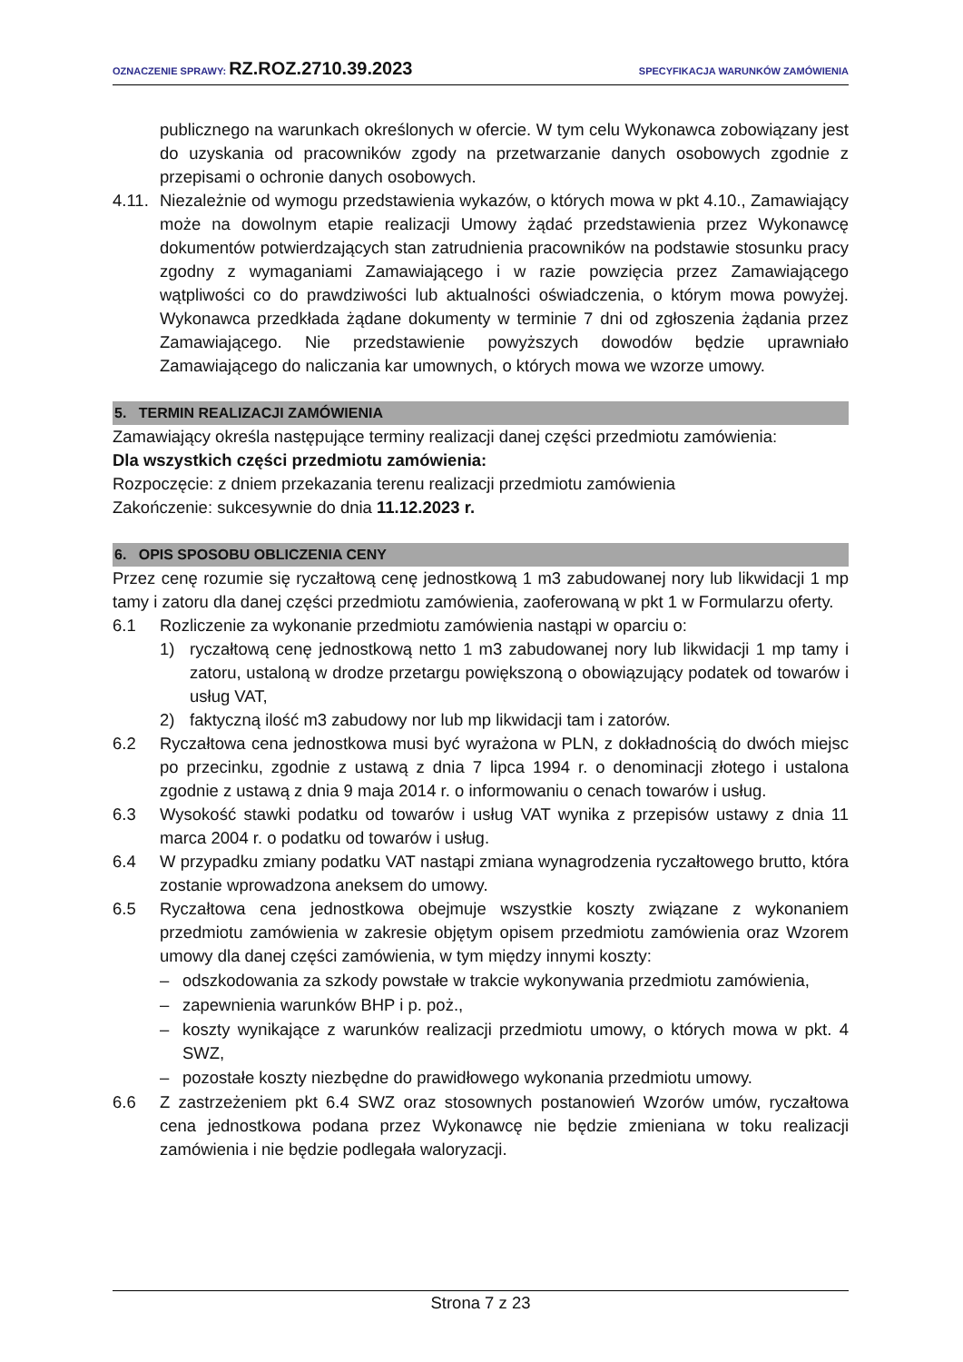OZNACZENIE SPRAWY: RZ.ROZ.2710.39.2023 SPECYFIKACJA WARUNKÓW ZAMÓWIENIA
publicznego na warunkach określonych w ofercie. W tym celu Wykonawca zobowiązany jest do uzyskania od pracowników zgody na przetwarzanie danych osobowych zgodnie z przepisami o ochronie danych osobowych.
4.11. Niezależnie od wymogu przedstawienia wykazów, o których mowa w pkt 4.10., Zamawiający może na dowolnym etapie realizacji Umowy żądać przedstawienia przez Wykonawcę dokumentów potwierdzających stan zatrudnienia pracowników na podstawie stosunku pracy zgodny z wymaganiami Zamawiającego i w razie powzięcia przez Zamawiającego wątpliwości co do prawdziwości lub aktualności oświadczenia, o którym mowa powyżej. Wykonawca przedkłada żądane dokumenty w terminie 7 dni od zgłoszenia żądania przez Zamawiającego. Nie przedstawienie powyższych dowodów będzie uprawniało Zamawiającego do naliczania kar umownych, o których mowa we wzorze umowy.
5. TERMIN REALIZACJI ZAMÓWIENIA
Zamawiający określa następujące terminy realizacji danej części przedmiotu zamówienia:
Dla wszystkich części przedmiotu zamówienia:
Rozpoczęcie: z dniem przekazania terenu realizacji przedmiotu zamówienia
Zakończenie: sukcesywnie do dnia 11.12.2023 r.
6. OPIS SPOSOBU OBLICZENIA CENY
Przez cenę rozumie się ryczałtową cenę jednostkową 1 m3 zabudowanej nory lub likwidacji 1 mp tamy i zatoru dla danej części przedmiotu zamówienia, zaoferowaną w pkt 1 w Formularzu oferty.
6.1 Rozliczenie za wykonanie przedmiotu zamówienia nastąpi w oparciu o:
1) ryczałtową cenę jednostkową netto 1 m3 zabudowanej nory lub likwidacji 1 mp tamy i zatoru, ustaloną w drodze przetargu powiększoną o obowiązujący podatek od towarów i usług VAT,
2) faktyczną ilość m3 zabudowy nor lub mp likwidacji tam i zatorów.
6.2 Ryczałtowa cena jednostkowa musi być wyrażona w PLN, z dokładnością do dwóch miejsc po przecinku, zgodnie z ustawą z dnia 7 lipca 1994 r. o denominacji złotego i ustalona zgodnie z ustawą z dnia 9 maja 2014 r. o informowaniu o cenach towarów i usług.
6.3 Wysokość stawki podatku od towarów i usług VAT wynika z przepisów ustawy z dnia 11 marca 2004 r. o podatku od towarów i usług.
6.4 W przypadku zmiany podatku VAT nastąpi zmiana wynagrodzenia ryczałtowego brutto, która zostanie wprowadzona aneksem do umowy.
6.5 Ryczałtowa cena jednostkowa obejmuje wszystkie koszty związane z wykonaniem przedmiotu zamówienia w zakresie objętym opisem przedmiotu zamówienia oraz Wzorem umowy dla danej części zamówienia, w tym między innymi koszty:
– odszkodowania za szkody powstałe w trakcie wykonywania przedmiotu zamówienia,
– zapewnienia warunków BHP i p. poż.,
– koszty wynikające z warunków realizacji przedmiotu umowy, o których mowa w pkt. 4 SWZ,
– pozostałe koszty niezbędne do prawidłowego wykonania przedmiotu umowy.
6.6 Z zastrzeżeniem pkt 6.4 SWZ oraz stosownych postanowień Wzorów umów, ryczałtowa cena jednostkowa podana przez Wykonawcę nie będzie zmieniana w toku realizacji zamówienia i nie będzie podlegała waloryzacji.
Strona 7 z 23